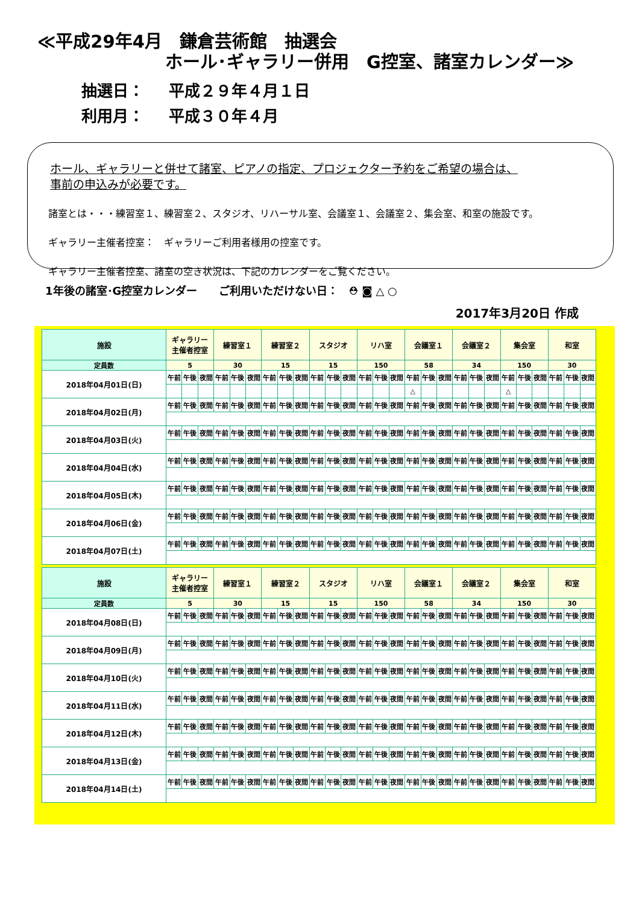≪平成29年4月　鎌倉芸術館　抽選会
ホール･ギャラリー併用　G控室、諸室カレンダー≫
抽選日： 平成２９年４月１日
利用月： 平成３０年４月
ホール、ギャラリーと併せて諸室、ピアノの指定、プロジェクター予約をご希望の場合は、
事前の申込みが必要です。
諸室とは・・・練習室１、練習室２、スタジオ、リハーサル室、会議室１、会議室２、集会室、和室の施設です。
ギャラリー主催者控室：　ギャラリーご利用者様用の控室です。
ギャラリー主催者控室、諸室の空き状況は、下記のカレンダーをご覧ください。
1年後の諸室･G控室カレンダー　　ご利用いただけない日： ⛑ ◙ △ ○
2017年3月20日 作成
| 施設 | ギャラリー 主催者控室 | | | 練習室１ | | | 練習室２ | | | スタジオ | | | リハ室 | | | 会議室１ | | | 会議室２ | | | 集会室 | | | 和室 | | |
| --- | --- | --- | --- | --- | --- | --- | --- | --- | --- | --- | --- | --- | --- | --- | --- | --- | --- | --- | --- | --- | --- | --- | --- | --- | --- | --- | --- |
| 定員数 | 5 | | | 30 | | | 15 | | | 15 | | | 150 | | | 58 | | | 34 | | | 150 | | | 30 | | |
| 2018年04月01日(日) | 午前 | 午後 | 夜間 | 午前 | 午後 | 夜間 | 午前 | 午後 | 夜間 | 午前 | 午後 | 夜間 | 午前 | 午後 | 夜間 | 午前 | 午後 | 夜間 | 午前 | 午後 | 夜間 | 午前 | 午後 | 夜間 | 午前 | 午後 | 夜間 |
| | | | | | | | | | | | | | | | | △ | | | | | | △ | | | | | |
| 2018年04月02日(月) | 午前 | 午後 | 夜間 | 午前 | 午後 | 夜間 | 午前 | 午後 | 夜間 | 午前 | 午後 | 夜間 | 午前 | 午後 | 夜間 | 午前 | 午後 | 夜間 | 午前 | 午後 | 夜間 | 午前 | 午後 | 夜間 | 午前 | 午後 | 夜間 |
| 2018年04月03日(火) | 午前 | 午後 | 夜間 | 午前 | 午後 | 夜間 | 午前 | 午後 | 夜間 | 午前 | 午後 | 夜間 | 午前 | 午後 | 夜間 | 午前 | 午後 | 夜間 | 午前 | 午後 | 夜間 | 午前 | 午後 | 夜間 | 午前 | 午後 | 夜間 |
| 2018年04月04日(水) | 午前 | 午後 | 夜間 | 午前 | 午後 | 夜間 | 午前 | 午後 | 夜間 | 午前 | 午後 | 夜間 | 午前 | 午後 | 夜間 | 午前 | 午後 | 夜間 | 午前 | 午後 | 夜間 | 午前 | 午後 | 夜間 | 午前 | 午後 | 夜間 |
| 2018年04月05日(木) | 午前 | 午後 | 夜間 | 午前 | 午後 | 夜間 | 午前 | 午後 | 夜間 | 午前 | 午後 | 夜間 | 午前 | 午後 | 夜間 | 午前 | 午後 | 夜間 | 午前 | 午後 | 夜間 | 午前 | 午後 | 夜間 | 午前 | 午後 | 夜間 |
| 2018年04月06日(金) | 午前 | 午後 | 夜間 | 午前 | 午後 | 夜間 | 午前 | 午後 | 夜間 | 午前 | 午後 | 夜間 | 午前 | 午後 | 夜間 | 午前 | 午後 | 夜間 | 午前 | 午後 | 夜間 | 午前 | 午後 | 夜間 | 午前 | 午後 | 夜間 |
| 2018年04月07日(土) | 午前 | 午後 | 夜間 | 午前 | 午後 | 夜間 | 午前 | 午後 | 夜間 | 午前 | 午後 | 夜間 | 午前 | 午後 | 夜間 | 午前 | 午後 | 夜間 | 午前 | 午後 | 夜間 | 午前 | 午後 | 夜間 | 午前 | 午後 | 夜間 |
| 施設 | ギャラリー 主催者控室 | | | 練習室１ | | | 練習室２ | | | スタジオ | | | リハ室 | | | 会議室１ | | | 会議室２ | | | 集会室 | | | 和室 | | |
| --- | --- | --- | --- | --- | --- | --- | --- | --- | --- | --- | --- | --- | --- | --- | --- | --- | --- | --- | --- | --- | --- | --- | --- | --- | --- | --- | --- |
| 定員数 | 5 | | | 30 | | | 15 | | | 15 | | | 150 | | | 58 | | | 34 | | | 150 | | | 30 | | |
| 2018年04月08日(日) | 午前 | 午後 | 夜間 | 午前 | 午後 | 夜間 | 午前 | 午後 | 夜間 | 午前 | 午後 | 夜間 | 午前 | 午後 | 夜間 | 午前 | 午後 | 夜間 | 午前 | 午後 | 夜間 | 午前 | 午後 | 夜間 | 午前 | 午後 | 夜間 |
| 2018年04月09日(月) | 午前 | 午後 | 夜間 | 午前 | 午後 | 夜間 | 午前 | 午後 | 夜間 | 午前 | 午後 | 夜間 | 午前 | 午後 | 夜間 | 午前 | 午後 | 夜間 | 午前 | 午後 | 夜間 | 午前 | 午後 | 夜間 | 午前 | 午後 | 夜間 |
| 2018年04月10日(火) | 午前 | 午後 | 夜間 | 午前 | 午後 | 夜間 | 午前 | 午後 | 夜間 | 午前 | 午後 | 夜間 | 午前 | 午後 | 夜間 | 午前 | 午後 | 夜間 | 午前 | 午後 | 夜間 | 午前 | 午後 | 夜間 | 午前 | 午後 | 夜間 |
| 2018年04月11日(水) | 午前 | 午後 | 夜間 | 午前 | 午後 | 夜間 | 午前 | 午後 | 夜間 | 午前 | 午後 | 夜間 | 午前 | 午後 | 夜間 | 午前 | 午後 | 夜間 | 午前 | 午後 | 夜間 | 午前 | 午後 | 夜間 | 午前 | 午後 | 夜間 |
| 2018年04月12日(木) | 午前 | 午後 | 夜間 | 午前 | 午後 | 夜間 | 午前 | 午後 | 夜間 | 午前 | 午後 | 夜間 | 午前 | 午後 | 夜間 | 午前 | 午後 | 夜間 | 午前 | 午後 | 夜間 | 午前 | 午後 | 夜間 | 午前 | 午後 | 夜間 |
| 2018年04月13日(金) | 午前 | 午後 | 夜間 | 午前 | 午後 | 夜間 | 午前 | 午後 | 夜間 | 午前 | 午後 | 夜間 | 午前 | 午後 | 夜間 | 午前 | 午後 | 夜間 | 午前 | 午後 | 夜間 | 午前 | 午後 | 夜間 | 午前 | 午後 | 夜間 |
| 2018年04月14日(土) | 午前 | 午後 | 夜間 | 午前 | 午後 | 夜間 | 午前 | 午後 | 夜間 | 午前 | 午後 | 夜間 | 午前 | 午後 | 夜間 | 午前 | 午後 | 夜間 | 午前 | 午後 | 夜間 | 午前 | 午後 | 夜間 | 午前 | 午後 | 夜間 |